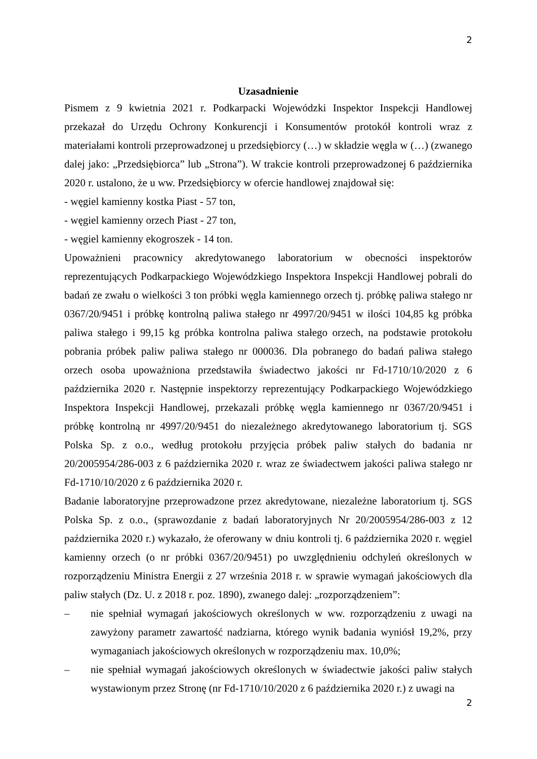2
Uzasadnienie
Pismem z 9 kwietnia 2021 r. Podkarpacki Wojewódzki Inspektor Inspekcji Handlowej przekazał do Urzędu Ochrony Konkurencji i Konsumentów protokół kontroli wraz z materiałami kontroli przeprowadzonej u przedsiębiorcy (…) w składzie węgla w (…) (zwanego dalej jako: „Przedsiębiorca” lub „Strona”). W trakcie kontroli przeprowadzonej 6 października 2020 r. ustalono, że u ww. Przedsiębiorcy w ofercie handlowej znajdował się:
- węgiel kamienny kostka Piast - 57 ton,
- węgiel kamienny orzech Piast - 27 ton,
- węgiel kamienny ekogroszek - 14 ton.
Upoważnieni pracownicy akredytowanego laboratorium w obecności inspektorów reprezentujących Podkarpackiego Wojewódzkiego Inspektora Inspekcji Handlowej pobrali do badań ze zwału o wielkości 3 ton próbki węgla kamiennego orzech tj. próbkę paliwa stałego nr 0367/20/9451 i próbkę kontrolną paliwa stałego nr 4997/20/9451 w ilości 104,85 kg próbka paliwa stałego i 99,15 kg próbka kontrolna paliwa stałego orzech, na podstawie protokołu pobrania próbek paliw paliwa stałego nr 000036. Dla pobranego do badań paliwa stałego orzech osoba upoważniona przedstawiła świadectwo jakości nr Fd-1710/10/2020 z 6 października 2020 r. Następnie inspektorzy reprezentujący Podkarpackiego Wojewódzkiego Inspektora Inspekcji Handlowej, przekazali próbkę węgla kamiennego nr 0367/20/9451 i próbkę kontrolną nr 4997/20/9451 do niezależnego akredytowanego laboratorium tj. SGS Polska Sp. z o.o., według protokołu przyjęcia próbek paliw stałych do badania nr 20/2005954/286-003 z 6 października 2020 r. wraz ze świadectwem jakości paliwa stałego nr Fd-1710/10/2020 z 6 października 2020 r.
Badanie laboratoryjne przeprowadzone przez akredytowane, niezależne laboratorium tj. SGS Polska Sp. z o.o., (sprawozdanie z badań laboratoryjnych Nr 20/2005954/286-003 z 12 października 2020 r.) wykazało, że oferowany w dniu kontroli tj. 6 października 2020 r. węgiel kamienny orzech (o nr próbki 0367/20/9451) po uwzględnieniu odchyleń określonych w rozporządzeniu Ministra Energii z 27 września 2018 r. w sprawie wymagań jakościowych dla paliw stałych (Dz. U. z 2018 r. poz. 1890), zwanego dalej: „rozporządzeniem”:
– nie spełniał wymagań jakościowych określonych w ww. rozporządzeniu z uwagi na zawyżony parametr zawartość nadziarna, którego wynik badania wyniósł 19,2%, przy wymaganiach jakościowych określonych w rozporządzeniu max. 10,0%;
– nie spełniał wymagań jakościowych określonych w świadectwie jakości paliw stałych wystawionym przez Stronę (nr Fd-1710/10/2020 z 6 października 2020 r.) z uwagi na
2